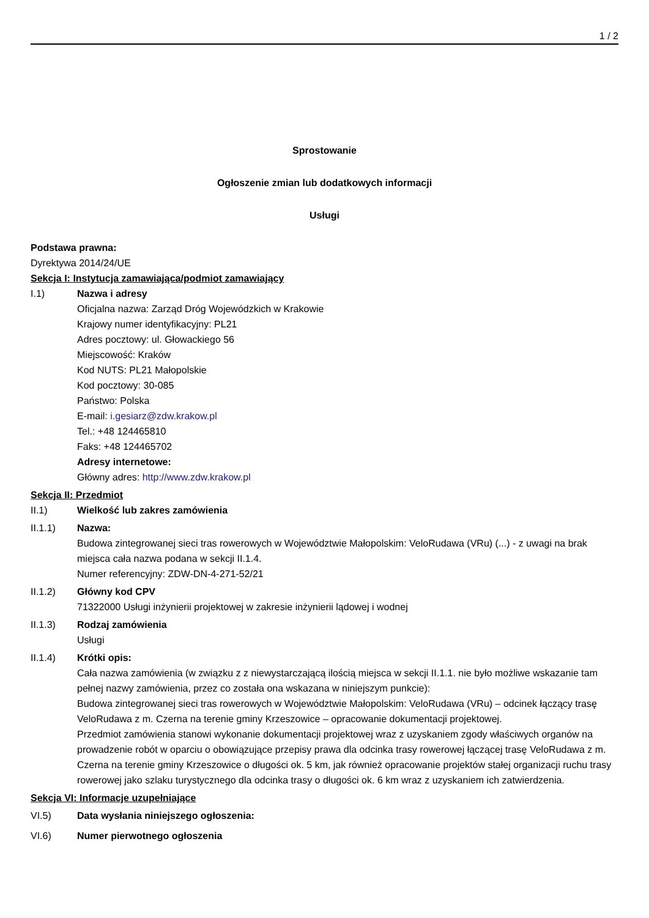1 / 2
Sprostowanie
Ogłoszenie zmian lub dodatkowych informacji
Usługi
Podstawa prawna:
Dyrektywa 2014/24/UE
Sekcja I: Instytucja zamawiająca/podmiot zamawiający
I.1) Nazwa i adresy
Oficjalna nazwa: Zarząd Dróg Wojewódzkich w Krakowie
Krajowy numer identyfikacyjny: PL21
Adres pocztowy: ul. Głowackiego 56
Miejscowość: Kraków
Kod NUTS: PL21 Małopolskie
Kod pocztowy: 30-085
Państwo: Polska
E-mail: i.gesiarz@zdw.krakow.pl
Tel.: +48 124465810
Faks: +48 124465702
Adresy internetowe:
Główny adres: http://www.zdw.krakow.pl
Sekcja II: Przedmiot
II.1) Wielkość lub zakres zamówienia
II.1.1) Nazwa:
Budowa zintegrowanej sieci tras rowerowych w Województwie Małopolskim: VeloRudawa (VRu) (...) - z uwagi na brak miejsca cała nazwa podana w sekcji II.1.4.
Numer referencyjny: ZDW-DN-4-271-52/21
II.1.2) Główny kod CPV
71322000 Usługi inżynierii projektowej w zakresie inżynierii lądowej i wodnej
II.1.3) Rodzaj zamówienia
Usługi
II.1.4) Krótki opis:
Cała nazwa zamówienia (w związku z z niewystarczającą ilością miejsca w sekcji II.1.1. nie było możliwe wskazanie tam pełnej nazwy zamówienia, przez co została ona wskazana w niniejszym punkcie):
Budowa zintegrowanej sieci tras rowerowych w Województwie Małopolskim: VeloRudawa (VRu) – odcinek łączący trasę VeloRudawa z m. Czerna na terenie gminy Krzeszowice – opracowanie dokumentacji projektowej.
Przedmiot zamówienia stanowi wykonanie dokumentacji projektowej wraz z uzyskaniem zgody właściwych organów na prowadzenie robót w oparciu o obowiązujące przepisy prawa dla odcinka trasy rowerowej łączącej trasę VeloRudawa z m. Czerna na terenie gminy Krzeszowice o długości ok. 5 km, jak również opracowanie projektów stałej organizacji ruchu trasy rowerowej jako szlaku turystycznego dla odcinka trasy o długości ok. 6 km wraz z uzyskaniem ich zatwierdzenia.
Sekcja VI: Informacje uzupełniające
VI.5) Data wysłania niniejszego ogłoszenia:
VI.6) Numer pierwotnego ogłoszenia